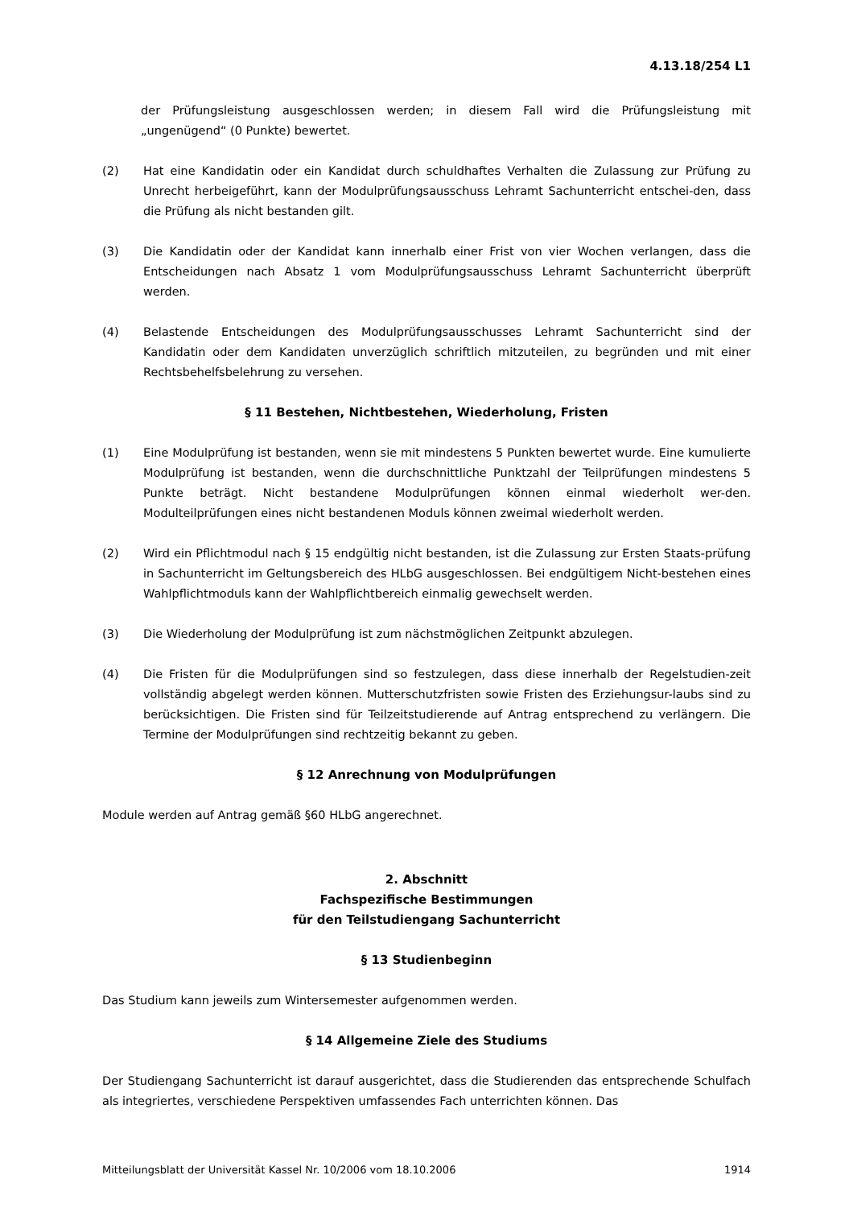4.13.18/254 L1
der Prüfungsleistung ausgeschlossen werden; in diesem Fall wird die Prüfungsleistung mit „ungenügend“ (0 Punkte) bewertet.
(2) Hat eine Kandidatin oder ein Kandidat durch schuldhaftes Verhalten die Zulassung zur Prüfung zu Unrecht herbeigeführt, kann der Modulprüfungsausschuss Lehramt Sachunterricht entschei-den, dass die Prüfung als nicht bestanden gilt.
(3) Die Kandidatin oder der Kandidat kann innerhalb einer Frist von vier Wochen verlangen, dass die Entscheidungen nach Absatz 1 vom Modulprüfungsausschuss Lehramt Sachunterricht überprüft werden.
(4) Belastende Entscheidungen des Modulprüfungsausschusses Lehramt Sachunterricht sind der Kandidatin oder dem Kandidaten unverzüglich schriftlich mitzuteilen, zu begründen und mit einer Rechtsbehelfsbelehrung zu versehen.
§ 11 Bestehen, Nichtbestehen, Wiederholung, Fristen
(1) Eine Modulprüfung ist bestanden, wenn sie mit mindestens 5 Punkten bewertet wurde. Eine kumulierte Modulprüfung ist bestanden, wenn die durchschnittliche Punktzahl der Teilprüfungen mindestens 5 Punkte beträgt. Nicht bestandene Modulprüfungen können einmal wiederholt wer-den. Modulteilprüfungen eines nicht bestandenen Moduls können zweimal wiederholt werden.
(2) Wird ein Pflichtmodul nach § 15 endgültig nicht bestanden, ist die Zulassung zur Ersten Staats-prüfung in Sachunterricht im Geltungsbereich des HLbG ausgeschlossen. Bei endgültigem Nicht-bestehen eines Wahlpflichtmoduls kann der Wahlpflichtbereich einmalig gewechselt werden.
(3) Die Wiederholung der Modulprüfung ist zum nächstmöglichen Zeitpunkt abzulegen.
(4) Die Fristen für die Modulprüfungen sind so festzulegen, dass diese innerhalb der Regelstudien-zeit vollständig abgelegt werden können. Mutterschutzfristen sowie Fristen des Erziehungsur-laubs sind zu berücksichtigen. Die Fristen sind für Teilzeitstudierende auf Antrag entsprechend zu verlängern. Die Termine der Modulprüfungen sind rechtzeitig bekannt zu geben.
§ 12 Anrechnung von Modulprüfungen
Module werden auf Antrag gemäß §60 HLbG angerechnet.
2. Abschnitt
Fachspezifische Bestimmungen
für den Teilstudiengang Sachunterricht
§ 13 Studienbeginn
Das Studium kann jeweils zum Wintersemester aufgenommen werden.
§ 14 Allgemeine Ziele des Studiums
Der Studiengang Sachunterricht ist darauf ausgerichtet, dass die Studierenden das entsprechende Schulfach als integriertes, verschiedene Perspektiven umfassendes Fach unterrichten können. Das
Mitteilungsblatt der Universität Kassel Nr. 10/2006 vom 18.10.2006 1914